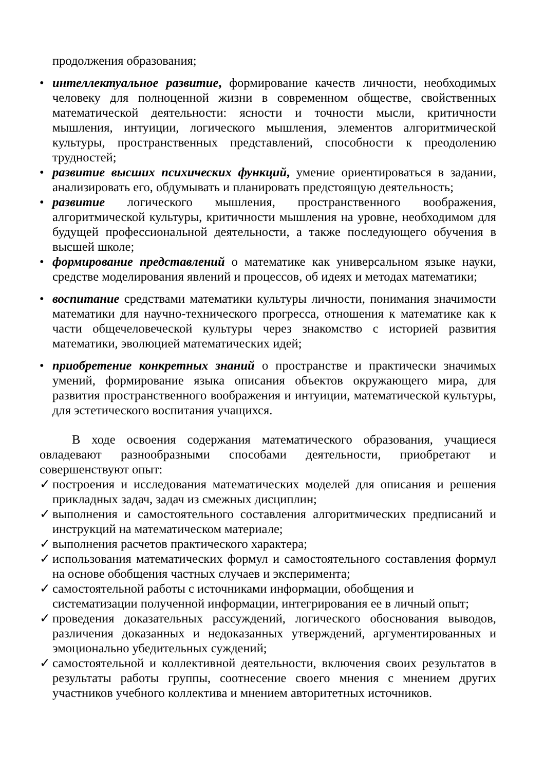продолжения образования;
• интеллектуальное развитие, формирование качеств личности, необходимых человеку для полноценной жизни в современном обществе, свойственных математической деятельности: ясности и точности мысли, критичности мышления, интуиции, логического мышления, элементов алгоритмической культуры, пространственных представлений, способности к преодолению трудностей;
• развитие высших психических функций, умение ориентироваться в задании, анализировать его, обдумывать и планировать предстоящую деятельность;
• развитие логического мышления, пространственного воображения, алгоритмической культуры, критичности мышления на уровне, необходимом для будущей профессиональной деятельности, а также последующего обучения в высшей школе;
• формирование представлений о математике как универсальном языке науки, средстве моделирования явлений и процессов, об идеях и методах математики;
• воспитание средствами математики культуры личности, понимания значимости математики для научно-технического прогресса, отношения к математике как к части общечеловеческой культуры через знакомство с историей развития математики, эволюцией математических идей;
• приобретение конкретных знаний о пространстве и практически значимых умений, формирование языка описания объектов окружающего мира, для развития пространственного воображения и интуиции, математической культуры, для эстетического воспитания учащихся.
В ходе освоения содержания математического образования, учащиеся овладевают разнообразными способами деятельности, приобретают и совершенствуют опыт:
✓ построения и исследования математических моделей для описания и решения прикладных задач, задач из смежных дисциплин;
✓ выполнения и самостоятельного составления алгоритмических предписаний и инструкций на математическом материале;
✓ выполнения расчетов практического характера;
✓ использования математических формул и самостоятельного составления формул на основе обобщения частных случаев и эксперимента;
✓ самостоятельной работы с источниками информации, обобщения и систематизации полученной информации, интегрирования ее в личный опыт;
✓ проведения доказательных рассуждений, логического обоснования выводов, различения доказанных и недоказанных утверждений, аргументированных и эмоционально убедительных суждений;
✓ самостоятельной и коллективной деятельности, включения своих результатов в результаты работы группы, соотнесение своего мнения с мнением других участников учебного коллектива и мнением авторитетных источников.